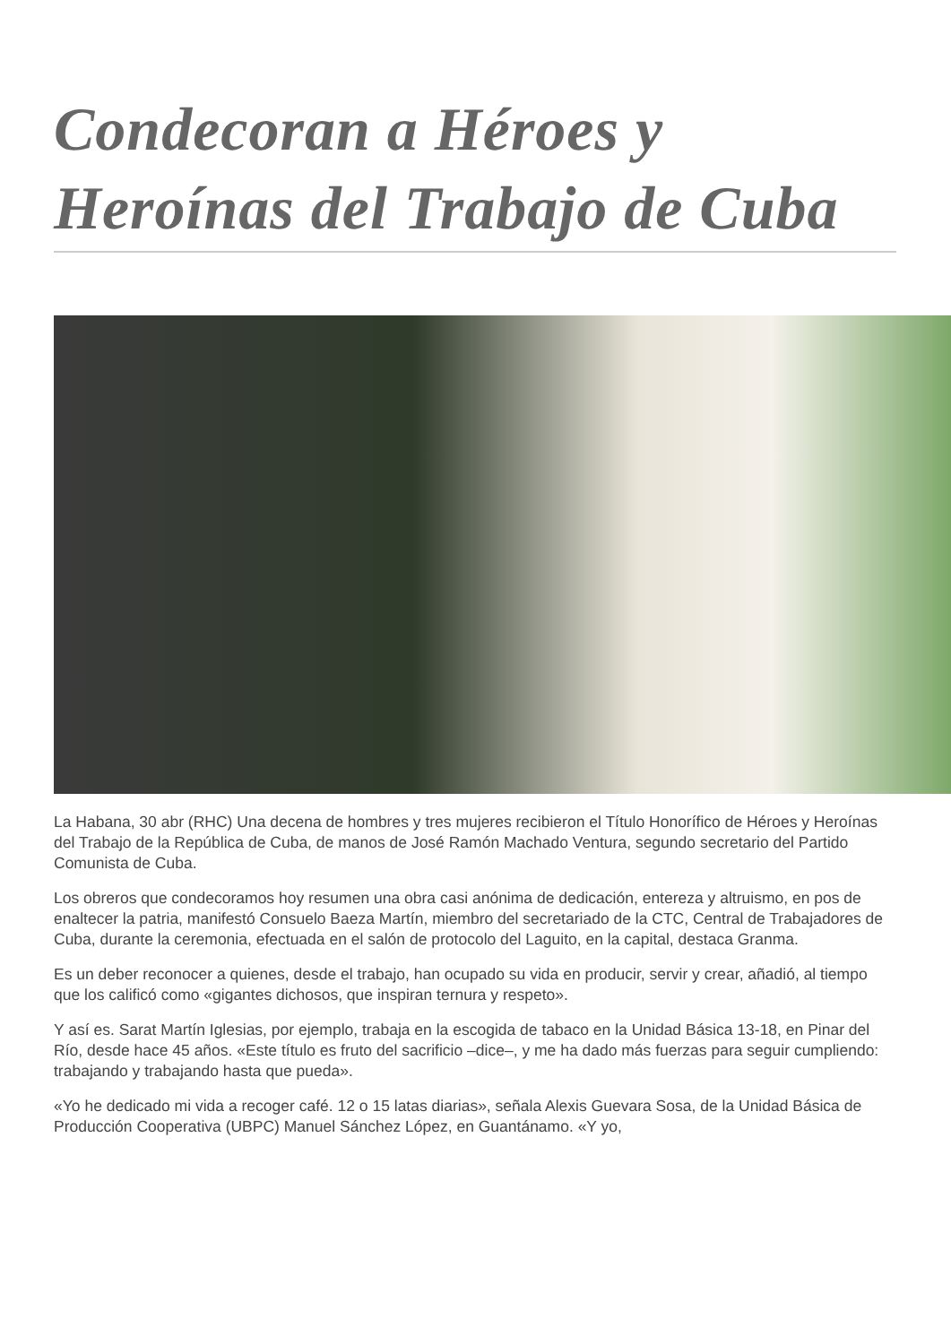Condecoran a Héroes y Heroínas del Trabajo de Cuba
La Habana, 30 abr (RHC) Una decena de hombres y tres mujeres recibieron el Título Honorífico de Héroes y Heroínas del Trabajo de la República de Cuba, de manos de José Ramón Machado Ventura, segundo secretario del Partido Comunista de Cuba.
Los obreros que condecoramos hoy resumen una obra casi anónima de dedicación, entereza y altruismo, en pos de enaltecer la patria, manifestó Consuelo Baeza Martín, miembro del secretariado de la CTC, Central de Trabajadores de Cuba, durante la ceremonia, efectuada en el salón de protocolo del Laguito, en la capital, destaca Granma.
Es un deber reconocer a quienes, desde el trabajo, han ocupado su vida en producir, servir y crear, añadió, al tiempo que los calificó como «gigantes dichosos, que inspiran ternura y respeto».
Y así es. Sarat Martín Iglesias, por ejemplo, trabaja en la escogida de tabaco en la Unidad Básica 13-18, en Pinar del Río, desde hace 45 años. «Este título es fruto del sacrificio –dice–, y me ha dado más fuerzas para seguir cumpliendo: trabajando y trabajando hasta que pueda».
«Yo he dedicado mi vida a recoger café. 12 o 15 latas diarias», señala Alexis Guevara Sosa, de la Unidad Básica de Producción Cooperativa (UBPC) Manuel Sánchez López, en Guantánamo. «Y yo,